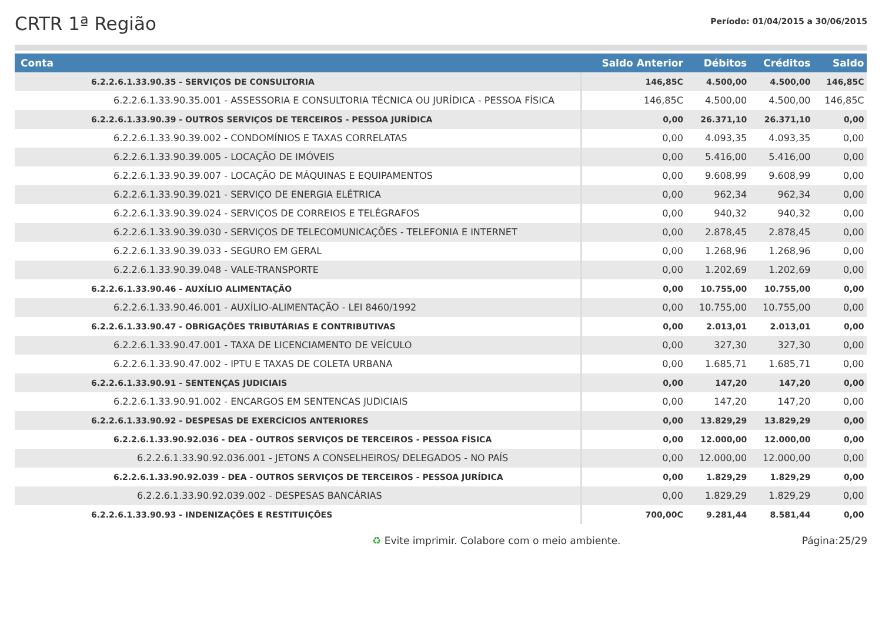CRTR 1ª Região
Período: 01/04/2015 a 30/06/2015
| Conta | Saldo Anterior | Débitos | Créditos | Saldo |
| --- | --- | --- | --- | --- |
| 6.2.2.6.1.33.90.35 - SERVIÇOS DE CONSULTORIA | 146,85C | 4.500,00 | 4.500,00 | 146,85C |
| 6.2.2.6.1.33.90.35.001 - ASSESSORIA E CONSULTORIA TÉCNICA OU JURÍDICA - PESSOA FÍSICA | 146,85C | 4.500,00 | 4.500,00 | 146,85C |
| 6.2.2.6.1.33.90.39 - OUTROS SERVIÇOS DE TERCEIROS - PESSOA JURÍDICA | 0,00 | 26.371,10 | 26.371,10 | 0,00 |
| 6.2.2.6.1.33.90.39.002 - CONDOMÍNIOS E TAXAS CORRELATAS | 0,00 | 4.093,35 | 4.093,35 | 0,00 |
| 6.2.2.6.1.33.90.39.005 - LOCAÇÃO DE IMÓVEIS | 0,00 | 5.416,00 | 5.416,00 | 0,00 |
| 6.2.2.6.1.33.90.39.007 - LOCAÇÃO DE MÁQUINAS E EQUIPAMENTOS | 0,00 | 9.608,99 | 9.608,99 | 0,00 |
| 6.2.2.6.1.33.90.39.021 - SERVIÇO DE ENERGIA ELÉTRICA | 0,00 | 962,34 | 962,34 | 0,00 |
| 6.2.2.6.1.33.90.39.024 - SERVIÇOS DE CORREIOS E TELÉGRAFOS | 0,00 | 940,32 | 940,32 | 0,00 |
| 6.2.2.6.1.33.90.39.030 - SERVIÇOS DE TELECOMUNICAÇÕES - TELEFONIA E INTERNET | 0,00 | 2.878,45 | 2.878,45 | 0,00 |
| 6.2.2.6.1.33.90.39.033 - SEGURO EM GERAL | 0,00 | 1.268,96 | 1.268,96 | 0,00 |
| 6.2.2.6.1.33.90.39.048 - VALE-TRANSPORTE | 0,00 | 1.202,69 | 1.202,69 | 0,00 |
| 6.2.2.6.1.33.90.46 - AUXÍLIO ALIMENTAÇÃO | 0,00 | 10.755,00 | 10.755,00 | 0,00 |
| 6.2.2.6.1.33.90.46.001 - AUXÍLIO-ALIMENTAÇÃO - LEI 8460/1992 | 0,00 | 10.755,00 | 10.755,00 | 0,00 |
| 6.2.2.6.1.33.90.47 - OBRIGAÇÕES TRIBUTÁRIAS E CONTRIBUTIVAS | 0,00 | 2.013,01 | 2.013,01 | 0,00 |
| 6.2.2.6.1.33.90.47.001 - TAXA DE LICENCIAMENTO DE VEÍCULO | 0,00 | 327,30 | 327,30 | 0,00 |
| 6.2.2.6.1.33.90.47.002 - IPTU E TAXAS DE COLETA URBANA | 0,00 | 1.685,71 | 1.685,71 | 0,00 |
| 6.2.2.6.1.33.90.91 - SENTENÇAS JUDICIAIS | 0,00 | 147,20 | 147,20 | 0,00 |
| 6.2.2.6.1.33.90.91.002 - ENCARGOS EM SENTENCAS JUDICIAIS | 0,00 | 147,20 | 147,20 | 0,00 |
| 6.2.2.6.1.33.90.92 - DESPESAS DE EXERCÍCIOS ANTERIORES | 0,00 | 13.829,29 | 13.829,29 | 0,00 |
| 6.2.2.6.1.33.90.92.036 - DEA - OUTROS SERVIÇOS DE TERCEIROS - PESSOA FÍSICA | 0,00 | 12.000,00 | 12.000,00 | 0,00 |
| 6.2.2.6.1.33.90.92.036.001 - JETONS A CONSELHEIROS/ DELEGADOS - NO PAÍS | 0,00 | 12.000,00 | 12.000,00 | 0,00 |
| 6.2.2.6.1.33.90.92.039 - DEA - OUTROS SERVIÇOS DE TERCEIROS - PESSOA JURÍDICA | 0,00 | 1.829,29 | 1.829,29 | 0,00 |
| 6.2.2.6.1.33.90.92.039.002 - DESPESAS BANCÁRIAS | 0,00 | 1.829,29 | 1.829,29 | 0,00 |
| 6.2.2.6.1.33.90.93 - INDENIZAÇÕES E RESTITUIÇÕES | 700,00C | 9.281,44 | 8.581,44 | 0,00 |
♻ Evite imprimir. Colabore com o meio ambiente. Página:25/29